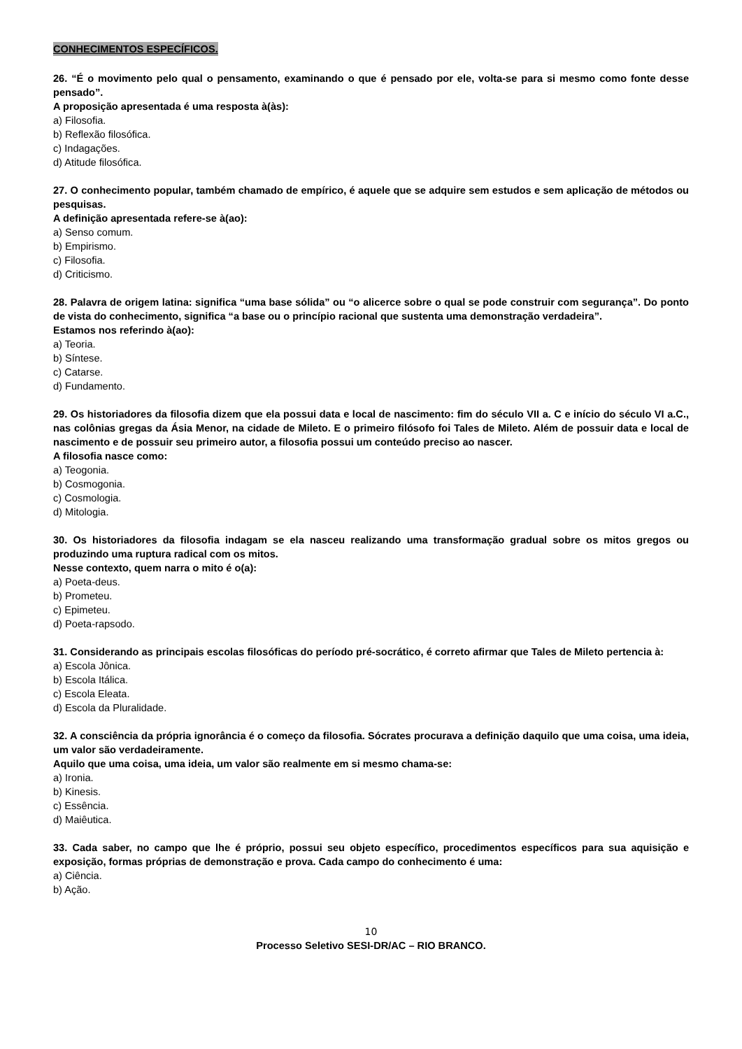CONHECIMENTOS ESPECÍFICOS.
26. “É o movimento pelo qual o pensamento, examinando o que é pensado por ele, volta-se para si mesmo como fonte desse pensado”.
A proposição apresentada é uma resposta à(às):
a) Filosofia.
b) Reflexão filosófica.
c) Indagações.
d) Atitude filosófica.
27. O conhecimento popular, também chamado de empírico, é aquele que se adquire sem estudos e sem aplicação de métodos ou pesquisas.
A definição apresentada refere-se à(ao):
a) Senso comum.
b) Empirismo.
c) Filosofia.
d) Criticismo.
28. Palavra de origem latina: significa “uma base sólida” ou “o alicerce sobre o qual se pode construir com segurança”. Do ponto de vista do conhecimento, significa “a base ou o princípio racional que sustenta uma demonstração verdadeira”.
Estamos nos referindo à(ao):
a) Teoria.
b) Síntese.
c) Catarse.
d) Fundamento.
29. Os historiadores da filosofia dizem que ela possui data e local de nascimento: fim do século VII a. C e início do século VI a.C., nas colônias gregas da Ásia Menor, na cidade de Mileto. E o primeiro filósofo foi Tales de Mileto. Além de possuir data e local de nascimento e de possuir seu primeiro autor, a filosofia possui um conteúdo preciso ao nascer.
A filosofia nasce como:
a) Teogonia.
b) Cosmogonia.
c) Cosmologia.
d) Mitologia.
30. Os historiadores da filosofia indagam se ela nasceu realizando uma transformação gradual sobre os mitos gregos ou produzindo uma ruptura radical com os mitos.
Nesse contexto, quem narra o mito é o(a):
a) Poeta-deus.
b) Prometeu.
c) Epimeteu.
d) Poeta-rapsodo.
31. Considerando as principais escolas filosóficas do período pré-socrático, é correto afirmar que Tales de Mileto pertencia à:
a) Escola Jônica.
b) Escola Itálica.
c) Escola Eleata.
d) Escola da Pluralidade.
32. A consciência da própria ignorância é o começo da filosofia. Sócrates procurava a definição daquilo que uma coisa, uma ideia, um valor são verdadeiramente.
Aquilo que uma coisa, uma ideia, um valor são realmente em si mesmo chama-se:
a) Ironia.
b) Kinesis.
c) Essência.
d) Maiêutica.
33. Cada saber, no campo que lhe é próprio, possui seu objeto específico, procedimentos específicos para sua aquisição e exposição, formas próprias de demonstração e prova. Cada campo do conhecimento é uma:
a) Ciência.
b) Ação.
10
Processo Seletivo SESI-DR/AC – RIO BRANCO.